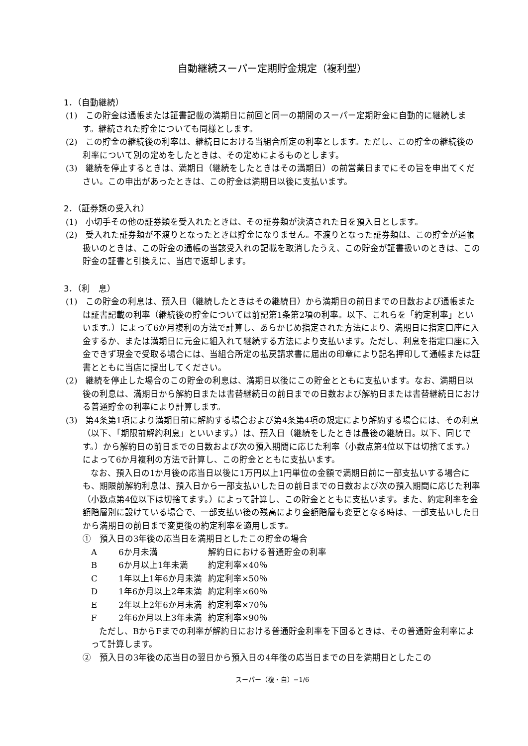自動継続スーパー定期貯金規定（複利型）
1．（自動継続）
(1)　この貯金は通帳または証書記載の満期日に前回と同一の期間のスーパー定期貯金に自動的に継続します。継続された貯金についても同様とします。
(2)　この貯金の継続後の利率は、継続日における当組合所定の利率とします。ただし、この貯金の継続後の利率について別の定めをしたときは、その定めによるものとします。
(3)　継続を停止するときは、満期日（継続をしたときはその満期日）の前営業日までにその旨を申出てください。この申出があったときは、この貯金は満期日以後に支払います。
2．（証券類の受入れ）
(1)　小切手その他の証券類を受入れたときは、その証券類が決済された日を預入日とします。
(2)　受入れた証券類が不渡りとなったときは貯金になりません。不渡りとなった証券類は、この貯金が通帳扱いのときは、この貯金の通帳の当該受入れの記載を取消したうえ、この貯金が証書扱いのときは、この貯金の証書と引換えに、当店で返却します。
3．（利　息）
(1)　この貯金の利息は、預入日（継続したときはその継続日）から満期日の前日までの日数および通帳または証書記載の利率（継続後の貯金については前記第1条第2項の利率。以下、これらを「約定利率」といいます。）によって6か月複利の方法で計算し、あらかじめ指定された方法により、満期日に指定口座に入金するか、または満期日に元金に組入れて継続する方法により支払います。ただし、利息を指定口座に入金できず現金で受取る場合には、当組合所定の払戻請求書に届出の印章により記名押印して通帳または証書とともに当店に提出してください。
(2)　継続を停止した場合のこの貯金の利息は、満期日以後にこの貯金とともに支払います。なお、満期日以後の利息は、満期日から解約日または書替継続日の前日までの日数および解約日または書替継続日における普通貯金の利率により計算します。
(3)　第4条第1項により満期日前に解約する場合および第4条第4項の規定により解約する場合には、その利息（以下、「期限前解約利息」といいます。）は、預入日（継続をしたときは最後の継続日。以下、同じです。）から解約日の前日までの日数および次の預入期間に応じた利率（小数点第4位以下は切捨てます。）によって6か月複利の方法で計算し、この貯金とともに支払います。
なお、預入日の1か月後の応当日以後に1万円以上1円単位の金額で満期日前に一部支払いする場合にも、期限前解約利息は、預入日から一部支払いした日の前日までの日数および次の預入期間に応じた利率（小数点第4位以下は切捨てます。）によって計算し、この貯金とともに支払います。また、約定利率を金額階層別に設けている場合で、一部支払い後の残高により金額階層も変更となる時は、一部支払いした日から満期日の前日まで変更後の約定利率を適用します。
①　預入日の3年後の応当日を満期日としたこの貯金の場合
| A | 6か月未満 | 解約日における普通貯金の利率 |
| B | 6か月以上1年未満 | 約定利率×40％ |
| C | 1年以上1年6か月未満 | 約定利率×50％ |
| D | 1年6か月以上2年未満 | 約定利率×60％ |
| E | 2年以上2年6か月未満 | 約定利率×70％ |
| F | 2年6か月以上3年未満 | 約定利率×90％ |
ただし、BからFまでの利率が解約日における普通貯金利率を下回るときは、その普通貯金利率によって計算します。
②　預入日の3年後の応当日の翌日から預入日の4年後の応当日までの日を満期日としたこの
スーパー（複・自）−1/6